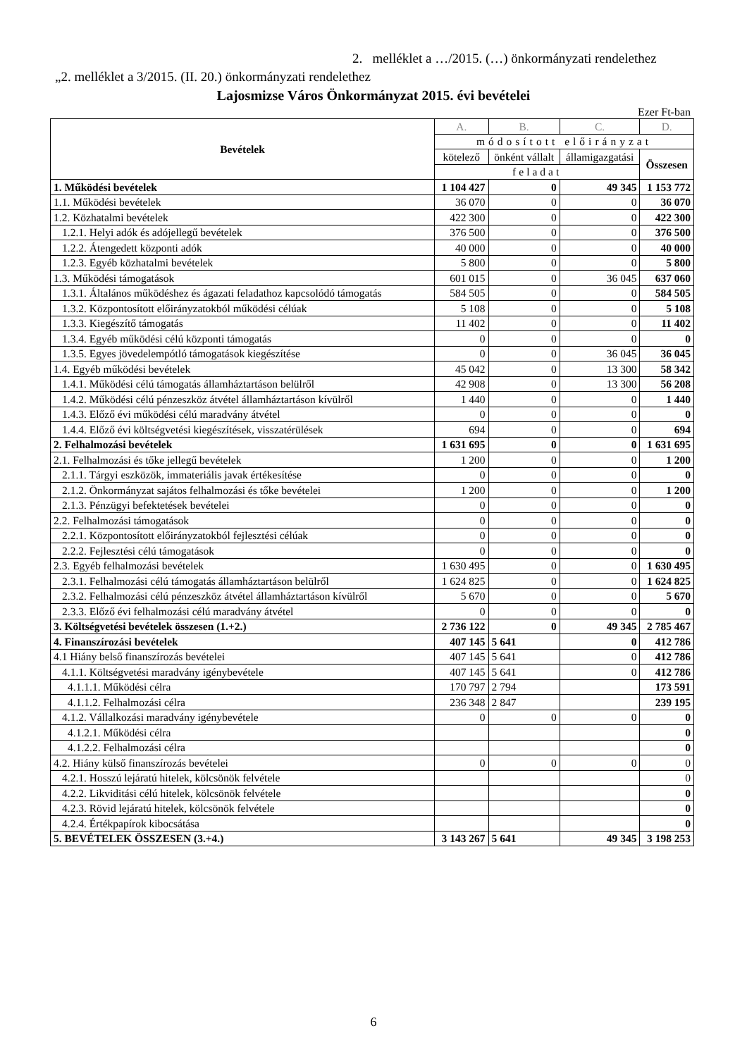2. melléklet a …/2015. (…) önkormányzati rendelethez
„2. melléklet a 3/2015. (II. 20.) önkormányzati rendelethez
Lajosmizse Város Önkormányzat 2015. évi bevételei
Ezer Ft-ban
| Bevételek | A. | B. | C. | D. |
| --- | --- | --- | --- | --- |
| | módosított előirányzat | | | |
| | kötelező | önként vállalt | államigazgatási | Összesen |
| | feladat | | | |
| 1. Működési bevételek | 1 104 427 | 0 | 49 345 | 1 153 772 |
| 1.1. Működési bevételek | 36 070 | 0 | 0 | 36 070 |
| 1.2. Közhatalmi bevételek | 422 300 | 0 | 0 | 422 300 |
| 1.2.1. Helyi adók és adójellegű bevételek | 376 500 | 0 | 0 | 376 500 |
| 1.2.2. Átengedett központi adók | 40 000 | 0 | 0 | 40 000 |
| 1.2.3. Egyéb közhatalmi bevételek | 5 800 | 0 | 0 | 5 800 |
| 1.3. Működési támogatások | 601 015 | 0 | 36 045 | 637 060 |
| 1.3.1. Általános működéshez és ágazati feladathoz kapcsolódó támogatás | 584 505 | 0 | 0 | 584 505 |
| 1.3.2. Központosított előirányzatokból működési célúak | 5 108 | 0 | 0 | 5 108 |
| 1.3.3. Kiegészítő támogatás | 11 402 | 0 | 0 | 11 402 |
| 1.3.4. Egyéb működési célú központi támogatás | 0 | 0 | 0 | 0 |
| 1.3.5. Egyes jövedelempótló támogatások kiegészítése | 0 | 0 | 36 045 | 36 045 |
| 1.4. Egyéb működési bevételek | 45 042 | 0 | 13 300 | 58 342 |
| 1.4.1. Működési célú támogatás államháztartáson belülről | 42 908 | 0 | 13 300 | 56 208 |
| 1.4.2. Működési célú pénzeszköz átvétel államháztartáson kívülről | 1 440 | 0 | 0 | 1 440 |
| 1.4.3. Előző évi működési célú maradvány átvétel | 0 | 0 | 0 | 0 |
| 1.4.4. Előző évi költségvetési kiegészítések, visszatérülések | 694 | 0 | 0 | 694 |
| 2. Felhalmozási bevételek | 1 631 695 | 0 | 0 | 1 631 695 |
| 2.1. Felhalmozási és tőke jellegű bevételek | 1 200 | 0 | 0 | 1 200 |
| 2.1.1. Tárgyi eszközök, immateriális javak értékesítése | 0 | 0 | 0 | 0 |
| 2.1.2. Önkormányzat sajátos felhalmozási és tőke bevételei | 1 200 | 0 | 0 | 1 200 |
| 2.1.3. Pénzügyi befektetések bevételei | 0 | 0 | 0 | 0 |
| 2.2. Felhalmozási támogatások | 0 | 0 | 0 | 0 |
| 2.2.1. Központosított előirányzatokból fejlesztési célúak | 0 | 0 | 0 | 0 |
| 2.2.2. Fejlesztési célú támogatások | 0 | 0 | 0 | 0 |
| 2.3. Egyéb felhalmozási bevételek | 1 630 495 | 0 | 0 | 1 630 495 |
| 2.3.1. Felhalmozási célú támogatás államháztartáson belülről | 1 624 825 | 0 | 0 | 1 624 825 |
| 2.3.2. Felhalmozási célú pénzeszköz átvétel államháztartáson kívülről | 5 670 | 0 | 0 | 5 670 |
| 2.3.3. Előző évi felhalmozási célú maradvány átvétel | 0 | 0 | 0 | 0 |
| 3. Költségvetési bevételek összesen (1.+2.) | 2 736 122 | 0 | 49 345 | 2 785 467 |
| 4. Finanszírozási bevételek | 407 145 | 5 641 | 0 | 412 786 |
| 4.1 Hiány belső finanszírozás bevételei | 407 145 | 5 641 | 0 | 412 786 |
| 4.1.1. Költségvetési maradvány igénybevétele | 407 145 | 5 641 | 0 | 412 786 |
| 4.1.1.1. Működési célra | 170 797 | 2 794 | | 173 591 |
| 4.1.1.2. Felhalmozási célra | 236 348 | 2 847 | | 239 195 |
| 4.1.2. Vállalkozási maradvány igénybevétele | 0 | 0 | 0 | 0 |
| 4.1.2.1. Működési célra | | | | 0 |
| 4.1.2.2. Felhalmozási célra | | | | 0 |
| 4.2. Hiány külső finanszírozás bevételei | 0 | 0 | 0 | 0 |
| 4.2.1. Hosszú lejáratú hitelek, kölcsönök felvétele | | | | 0 |
| 4.2.2. Likviditási célú hitelek, kölcsönök felvétele | | | | 0 |
| 4.2.3. Rövid lejáratú hitelek, kölcsönök felvétele | | | | 0 |
| 4.2.4. Értékpapírok kibocsátása | | | | 0 |
| 5. BEVÉTELEK ÖSSZESEN (3.+4.) | 3 143 267 | 5 641 | 49 345 | 3 198 253 |
6